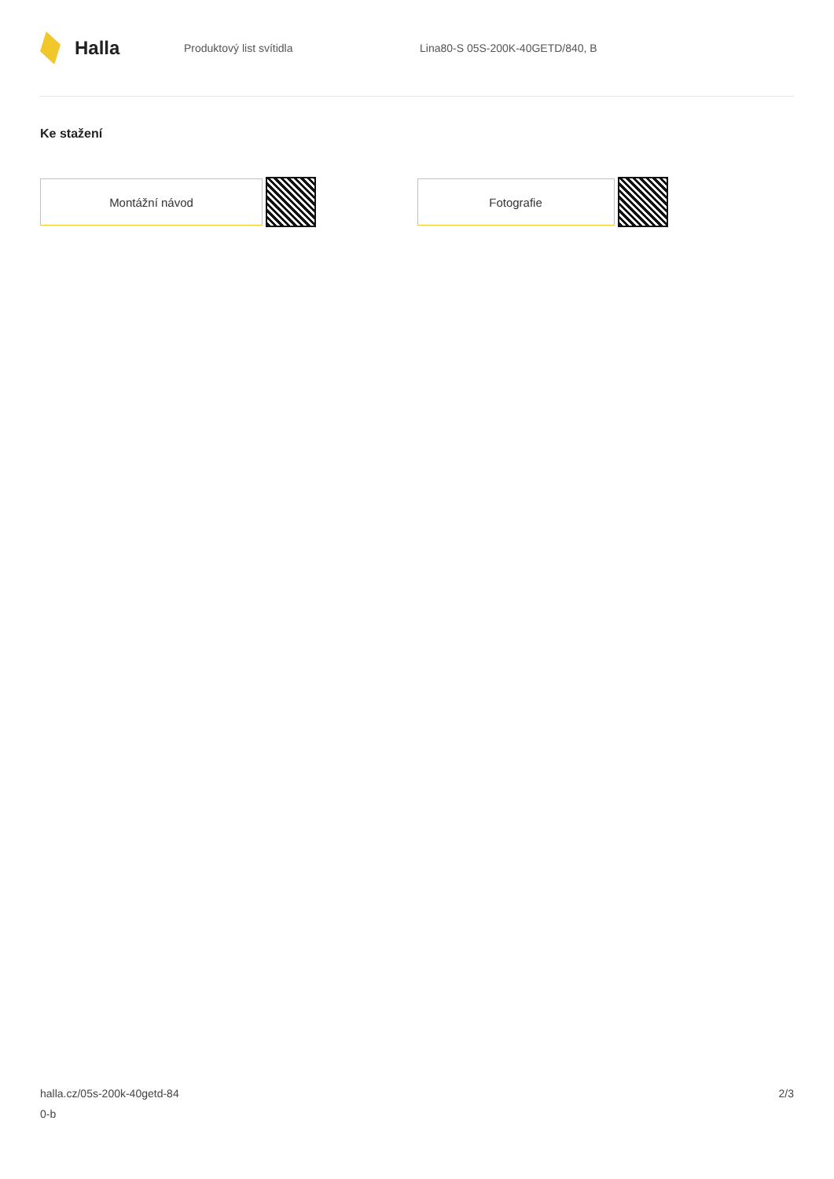Halla
Produktový list svítidla
Lina80-S 05S-200K-40GETD/840, B
Ke stažení
Montážní návod Fotografie
halla.cz/05s-200k-40getd-84
0-b
2/3